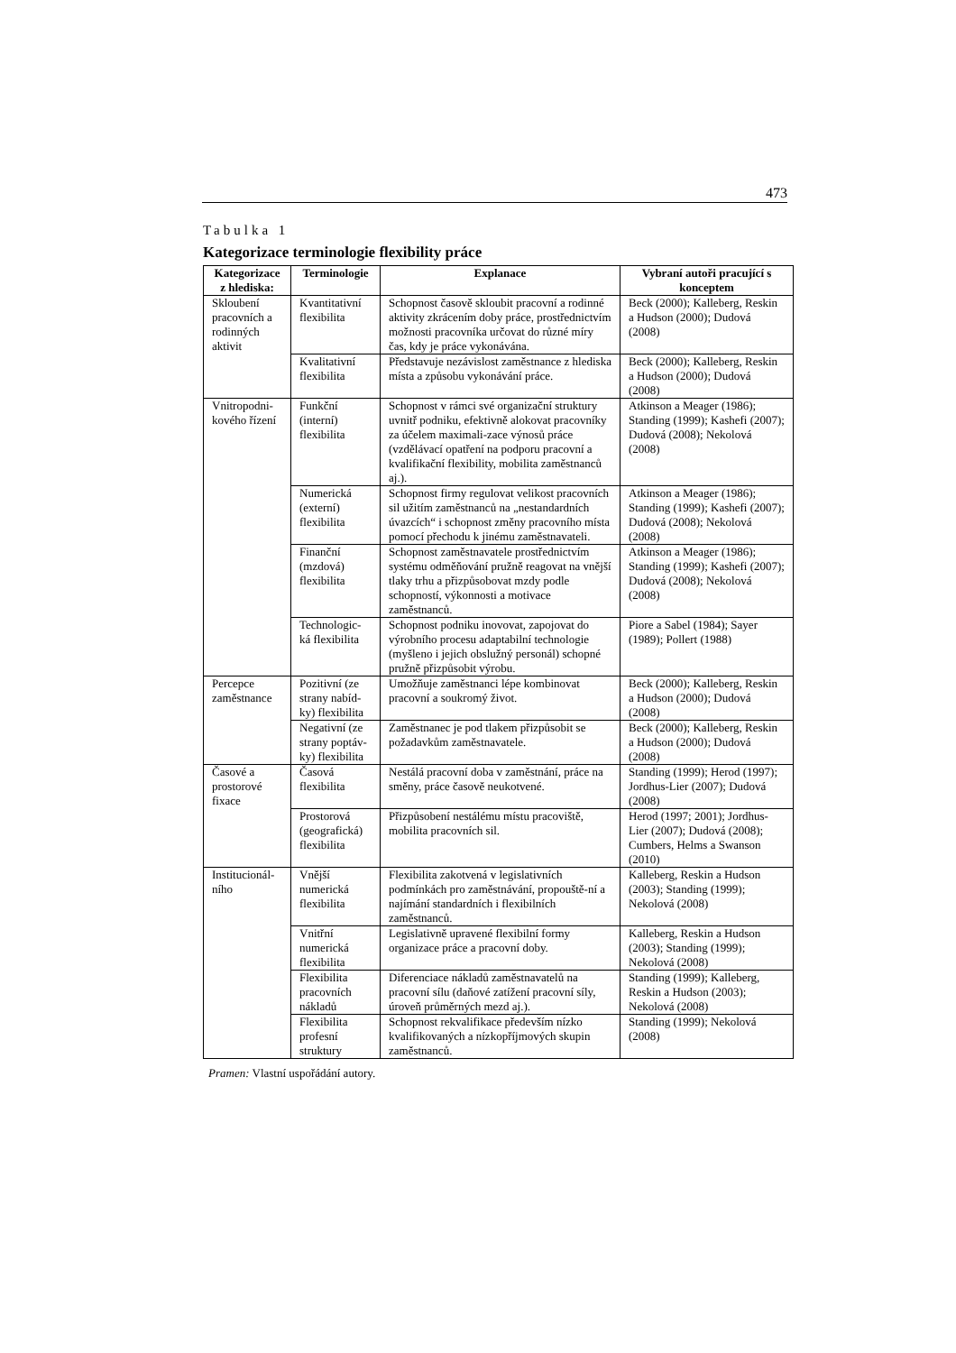473
Tabulka 1
Kategorizace terminologie flexibility práce
| Kategorizace z hlediska: | Terminologie | Explanace | Vybraní autoři pracující s konceptem |
| --- | --- | --- | --- |
| Skloubení pracovních a rodinných aktivit | Kvantitativní flexibilita | Schopnost časově skloubit pracovní a rodinné aktivity zkrácením doby práce, prostřednictvím možnosti pracovníka určovat do různé míry čas, kdy je práce vykonávána. | Beck (2000); Kalleberg, Reskin a Hudson (2000); Dudová (2008) |
| | Kvalitativní flexibilita | Představuje nezávislost zaměstnance z hlediska místa a způsobu vykonávání práce. | Beck (2000); Kalleberg, Reskin a Hudson (2000); Dudová (2008) |
| Vnitropodni-kového řízení | Funkční (interní) flexibilita | Schopnost v rámci své organizační struktury uvnitř podniku, efektivně alokovat pracovníky za účelem maximali-zace výnosů práce (vzdělávací opatření na podporu pracovní a kvalifikační flexibility, mobilita zaměstnanců aj.). | Atkinson a Meager (1986); Standing (1999); Kashefi (2007); Dudová (2008); Nekolová (2008) |
| | Numerická (externí) flexibilita | Schopnost firmy regulovat velikost pracovních sil užitím zaměstnanců na „nestandardních úvazcích“ i schopnost změny pracovního místa pomocí přechodu k jinému zaměstnavateli. | Atkinson a Meager (1986); Standing (1999); Kashefi (2007); Dudová (2008); Nekolová (2008) |
| | Finanční (mzdová) flexibilita | Schopnost zaměstnavatele prostřednictvím systému odměňování pružně reagovat na vnější tlaky trhu a přizpůsobovat mzdy podle schopností, výkonnosti a motivace zaměstnanců. | Atkinson a Meager (1986); Standing (1999); Kashefi (2007); Dudová (2008); Nekolová (2008) |
| | Technologic-ká flexibilita | Schopnost podniku inovovat, zapojovat do výrobního procesu adaptabilní technologie (myšleno i jejich obslužný personál) schopné pružně přizpůsobit výrobu. | Piore a Sabel (1984); Sayer (1989); Pollert (1988) |
| Percepce zaměstnance | Pozitivní (ze strany nabíd-ky) flexibilita | Umožňuje zaměstnanci lépe kombinovat pracovní a soukromý život. | Beck (2000); Kalleberg, Reskin a Hudson (2000); Dudová (2008) |
| | Negativní (ze strany poptáv-ky) flexibilita | Zaměstnanec je pod tlakem přizpůsobit se požadavkům zaměstnavatele. | Beck (2000); Kalleberg, Reskin a Hudson (2000); Dudová (2008) |
| Časové a prostorové fixace | Časová flexibilita | Nestálá pracovní doba v zaměstnání, práce na směny, práce časově neukotvené. | Standing (1999); Herod (1997); Jordhus-Lier (2007); Dudová (2008) |
| | Prostorová (geografická) flexibilita | Přizpůsobení nestálému místu pracoviště, mobilita pracovních sil. | Herod (1997; 2001); Jordhus-Lier (2007); Dudová (2008); Cumbers, Helms a Swanson (2010) |
| Institucionál-ního | Vnější numerická flexibilita | Flexibilita zakotvená v legislativních podmínkách pro zaměstnávání, propouště-ní a najímání standardních i flexibilních zaměstnanců. | Kalleberg, Reskin a Hudson (2003); Standing (1999); Nekolová (2008) |
| | Vnitřní numerická flexibilita | Legislativně upravené flexibilní formy organizace práce a pracovní doby. | Kalleberg, Reskin a Hudson (2003); Standing (1999); Nekolová (2008) |
| | Flexibilita pracovních nákladů | Diferenciace nákladů zaměstnavatelů na pracovní sílu (daňové zatížení pracovní síly, úroveň průměrných mezd aj.). | Standing (1999); Kalleberg, Reskin a Hudson (2003); Nekolová (2008) |
| | Flexibilita profesní struktury | Schopnost rekvalifikace především nízko kvalifikovaných a nízkopříjmových skupin zaměstnanců. | Standing (1999); Nekolová (2008) |
Pramen: Vlastní uspořádání autory.